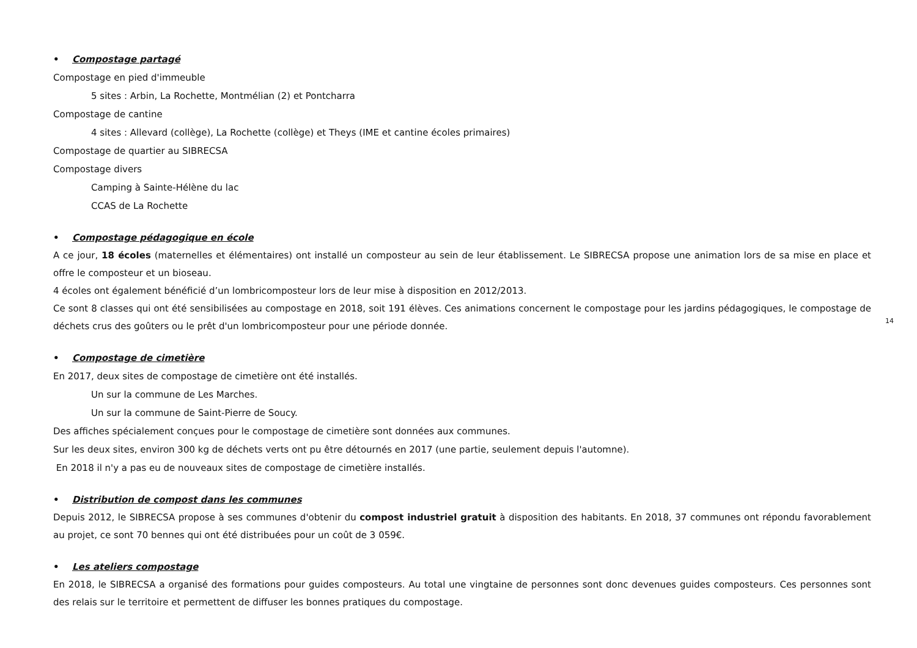• Compostage partagé
Compostage en pied d'immeuble
5 sites : Arbin, La Rochette, Montmélian (2) et Pontcharra
Compostage de cantine
4 sites : Allevard (collège), La Rochette (collège) et Theys (IME et cantine écoles primaires)
Compostage de quartier au SIBRECSA
Compostage divers
Camping à Sainte-Hélène du lac
CCAS de La Rochette
• Compostage pédagogique en école
A ce jour, 18 écoles (maternelles et élémentaires) ont installé un composteur au sein de leur établissement. Le SIBRECSA propose une animation lors de sa mise en place et offre le composteur et un bioseau.
4 écoles ont également bénéficié d’un lombricomposteur lors de leur mise à disposition en 2012/2013.
Ce sont 8 classes qui ont été sensibilisées au compostage en 2018, soit 191 élèves. Ces animations concernent le compostage pour les jardins pédagogiques, le compostage de déchets crus des goûters ou le prêt d'un lombricomposteur pour une période donnée.
• Compostage de cimetière
En 2017, deux sites de compostage de cimetière ont été installés.
Un sur la commune de Les Marches.
Un sur la commune de Saint-Pierre de Soucy.
Des affiches spécialement conçues pour le compostage de cimetière sont données aux communes.
Sur les deux sites, environ 300 kg de déchets verts ont pu être détournés en 2017 (une partie, seulement depuis l'automne).
En 2018 il n'y a pas eu de nouveaux sites de compostage de cimetière installés.
• Distribution de compost dans les communes
Depuis 2012, le SIBRECSA propose à ses communes d'obtenir du compost industriel gratuit à disposition des habitants. En 2018, 37 communes ont répondu favorablement au projet, ce sont 70 bennes qui ont été distribuées pour un coût de 3 059€.
• Les ateliers compostage
En 2018, le SIBRECSA a organisé des formations pour guides composteurs. Au total une vingtaine de personnes sont donc devenues guides composteurs. Ces personnes sont des relais sur le territoire et permettent de diffuser les bonnes pratiques du compostage.
14